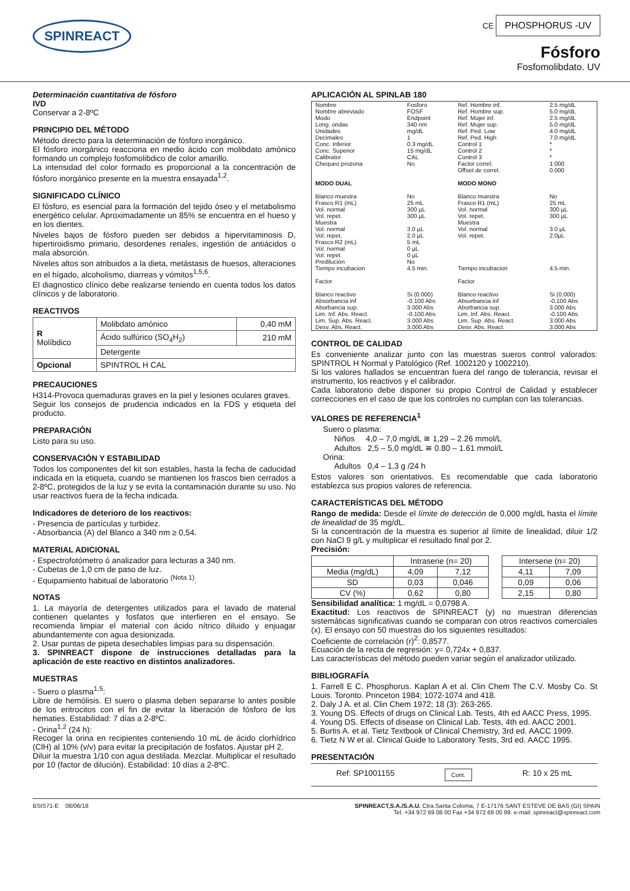SPINREACT
CE PHOSPHORUS -UV
Fósforo
Fosfomolibdato. UV
Determinación cuantitativa de fósforo
IVD
Conservar a 2-8ºC
PRINCIPIO DEL MÉTODO
Método directo para la determinación de fósforo inorgánico.
El fósforo inorgánico reacciona en medio ácido con molibdato amónico formando un complejo fosfomolibdico de color amarillo.
La intensidad del color formado es proporcional a la concentración de fósforo inorgánico presente en la muestra ensayada<sup>1,2</sup>.
SIGNIFICADO CLÍNICO
El fósforo, es esencial para la formación del tejido óseo y el metabolismo energético celular. Aproximadamente un 85% se encuentra en el hueso y en los dientes.
Niveles bajos de fósforo pueden ser debidos a hipervitaminosis D, hipertiroidismo primario, desordenes renales, ingestión de antiácidos o mala absorción.
Niveles altos son atribuidos a la dieta, metástasis de huesos, alteraciones en el hígado, alcoholismo, diarreas y vómitos<sup>1,5,6</sup>.
El diagnostico clínico debe realizarse teniendo en cuenta todos los datos clínicos y de laboratorio.
REACTIVOS
| R Molíbdico | Molibdato amónico | 0,40 mM |
| | Ácido sulfúrico (SO<sub>4</sub>H<sub>2</sub>) | 210 mM |
| | Detergente | |
| Opcional | SPINTROL H CAL | |
PRECAUCIONES
H314-Provoca quemaduras graves en la piel y lesiones oculares graves.
Seguir los consejos de prudencia indicados en la FDS y etiqueta del producto.
PREPARACIÓN
Listo para su uso.
CONSERVACIÓN Y ESTABILIDAD
Todos los componentes del kit son estables, hasta la fecha de caducidad indicada en la etiqueta, cuando se mantienen los frascos bien cerrados a 2-8ºC, protegidos de la luz y se evita la contaminación durante su uso. No usar reactivos fuera de la fecha indicada.
Indicadores de deterioro de los reactivos:
- Presencia de partículas y turbidez.
- Absorbancia (A) del Blanco a 340 nm ≥ 0,54.
MATERIAL ADICIONAL
- Espectrofotómetro ó analizador para lecturas a 340 nm.
- Cubetas de 1,0 cm de paso de luz.
- Equipamiento habitual de laboratorio <sup>(Nota 1)</sup>.
NOTAS
1. La mayoría de detergentes utilizados para el lavado de material contienen quelantes y fosfatos que interfieren en el ensayo. Se recomienda limpiar el material con ácido nítrico diluido y enjuagar abundantemente con agua desionizada.
2. Usar puntas de pipeta desechables limpias para su dispensación.
3. SPINREACT dispone de instrucciones detalladas para la aplicación de este reactivo en distintos analizadores.
MUESTRAS
- Suero o plasma<sup>1,5</sup>:
Libre de hemólisis. El suero o plasma deben separarse lo antes posible de los eritrocitos con el fin de evitar la liberación de fósforo de los hematies. Estabilidad: 7 días a 2-8ºC.
- Orina<sup>1,2</sup> (24 h):
Recoger la orina en recipientes conteniendo 10 mL de ácido clorhídrico (ClH) al 10% (v/v) para evitar la precipitación de fosfatos. Ajustar pH 2.
Diluir la muestra 1/10 con agua destilada. Mezclar. Multiplicar el resultado por 10 (factor de dilución). Estabilidad: 10 días a 2-8ºC.
APLICACIÓN AL SPINLAB 180
| Nombre Nombre abreviado Modo Long. ondas Unidades Decimales Conc. Inferior Conc. Superior Calibrator Chequeo prozona | Fosforo FOSF Endpoint 340 nm mg/dL 1 0.3 mg/dL 15 mg/dL CAL No | Ref. Hombre inf. Ref. Hombre sup. Ref. Mujer inf. Ref. Mujer sup. Ref. Ped. Low Ref. Ped. High Control 1 Control 2 Control 3 Factor correl. Offset de correl. | 2.5 mg/dL 5.0 mg/dL 2.5 mg/dL 5.0 mg/dL 4.0 mg/dL 7.0 mg/dL * * * 1.000 0.000 |
| MODO DUAL Blanco muestra Frasco R1 (mL) Vol. normal Vol. repet. Muestra Vol. normal Vol. repet. Frasco R2 (mL) Vol. normal Vol. repet. Predilución Tiempo incubacion Factor Blanco reactivo Absorbancia inf Aborbancia sup. Lim. Inf. Abs. React. Lim. Sup. Abs. React. Desv. Abs. React. | No 25 mL 300 µL 300 µL 3.0 µL 2.0 µL 5 mL 0 µL 0 µL No 4.5 min. Si (0.000) -0.100 Abs 3.000 Abs -0.100 Abs 3.000 Abs 3.000 Abs | MODO MONO Blanco muestra Frasco R1 (mL) Vol. normal Vol. repet. Muestra Vol. normal Vol. repet. Tiempo incubacion Factor Blanco reactivo Absorbancia inf Aborbancia sup. Lim. Inf. Abs. React. Lim. Sup. Abs. React. Desv. Abs. React. | No 25 mL 300 µL 300 µL 3.0 µL 2.0µL 4.5 min. Si (0.000) -0.100 Abs 3.000 Abs -0.100 Abs 3.000 Abs 3.000 Abs |
CONTROL DE CALIDAD
Es conveniente analizar junto con las muestras sueros control valorados: SPINTROL H Normal y Patológico (Ref. 1002120 y 1002210).
Si los valores hallados se encuentran fuera del rango de tolerancia, revisar el instrumento, los reactivos y el calibrador.
Cada laboratorio debe disponer su propio Control de Calidad y establecer correcciones en el caso de que los controles no cumplan con las tolerancias.
VALORES DE REFERENCIA<sup>1</sup>
Suero o plasma:
Niños 4,0 – 7,0 mg/dL ≅ 1,29 – 2.26 mmol/L
Adultos 2,5 – 5,0 mg/dL ≅ 0.80 – 1.61 mmol/L
Orina:
Adultos 0,4 – 1,3 g /24 h
Estos valores son orientativos. Es recomendable que cada laboratorio establezca sus propios valores de referencia.
CARACTERÍSTICAS DEL MÉTODO
Rango de medida: Desde el límite de detección de 0,000 mg/dL hasta el límite de linealidad de 35 mg/dL.
Si la concentración de la muestra es superior al límite de linealidad, diluir 1/2 con NaCl 9 g/L y multiplicar el resultado final por 2.
Precisión:
| | Intraserie (n= 20) | | | Interserie (n= 20) | |
| --- | --- | --- | --- | --- | --- |
| Media (mg/dL) | 4,09 | 7,12 | | 4,11 | 7,09 |
| SD | 0,03 | 0,046 | | 0,09 | 0,06 |
| CV (%) | 0,62 | 0,80 | | 2,15 | 0,80 |
Sensibilidad analítica: 1 mg/dL = 0,0798 A.
Exactitud: Los reactivos de SPINREACT (y) no muestran diferencias sistemáticas significativas cuando se comparan con otros reactivos comerciales (x). El ensayo con 50 muestras dio los siguientes resultados:
Coeficiente de correlación (r)<sup>2</sup>: 0,8577.
Ecuación de la recta de regresión: y= 0,724x + 0,837.
Las características del método pueden variar según el analizador utilizado.
BIBLIOGRAFÍA
1. Farrell E C. Phosphorus. Kaplan A et al. Clin Chem The C.V. Mosby Co. St Louis. Toronto. Princeton 1984; 1072-1074 and 418.
2. Daly J A. et al. Clin Chem 1972; 18 (3): 263-265.
3. Young DS. Effects of drugs on Clinical Lab. Tests, 4th ed AACC Press, 1995.
4. Young DS. Effects of disease on Clinical Lab. Tests, 4th ed. AACC 2001.
5. Burtis A. et al. Tietz Textbook of Clinical Chemistry, 3rd ed. AACC 1999.
6. Tietz N W et al. Clinical Guide to Laboratory Tests, 3rd ed. AACC 1995.
PRESENTACIÓN
Ref: SP1001155 Cont. R: 10 x 25 mL
BSIS71-E 08/06/18 SPINREACT,S.A./S.A.U. Ctra.Santa Coloma, 7 E-17176 SANT ESTEVE DE BAS (GI) SPAIN
Tel. +34 972 69 08 00 Fax +34 972 69 00 99. e-mail: spinreact@spinreact.com